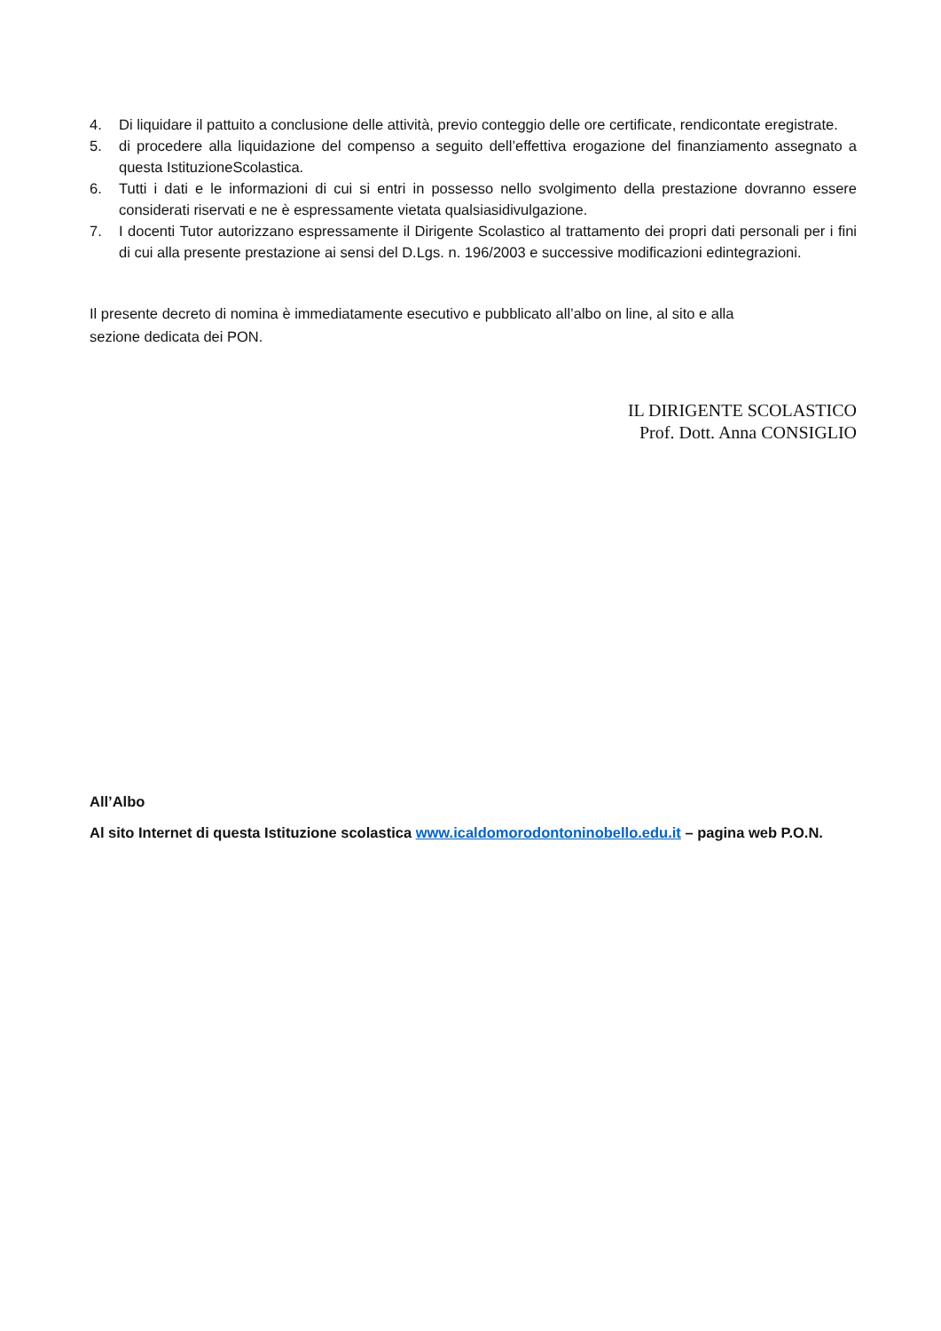4. Di liquidare il pattuito a conclusione delle attività, previo conteggio delle ore certificate, rendicontate eregistrate.
5. di procedere alla liquidazione del compenso a seguito dell’effettiva erogazione del finanziamento assegnato a questa IstituzioneScolastica.
6. Tutti i dati e le informazioni di cui si entri in possesso nello svolgimento della prestazione dovranno essere considerati riservati e ne è espressamente vietata qualsiasidivulgazione.
7. I docenti Tutor autorizzano espressamente il Dirigente Scolastico al trattamento dei propri dati personali per i fini di cui alla presente prestazione ai sensi del D.Lgs. n. 196/2003 e successive modificazioni edintegrazioni.
Il presente decreto di nomina è immediatamente esecutivo e pubblicato all’albo on line, al sito e alla
sezione dedicata dei PON.
IL DIRIGENTE SCOLASTICO
Prof. Dott. Anna CONSIGLIO
All’Albo
Al sito Internet di questa Istituzione scolastica www.icaldomorodontoninobello.edu.it – pagina web P.O.N.